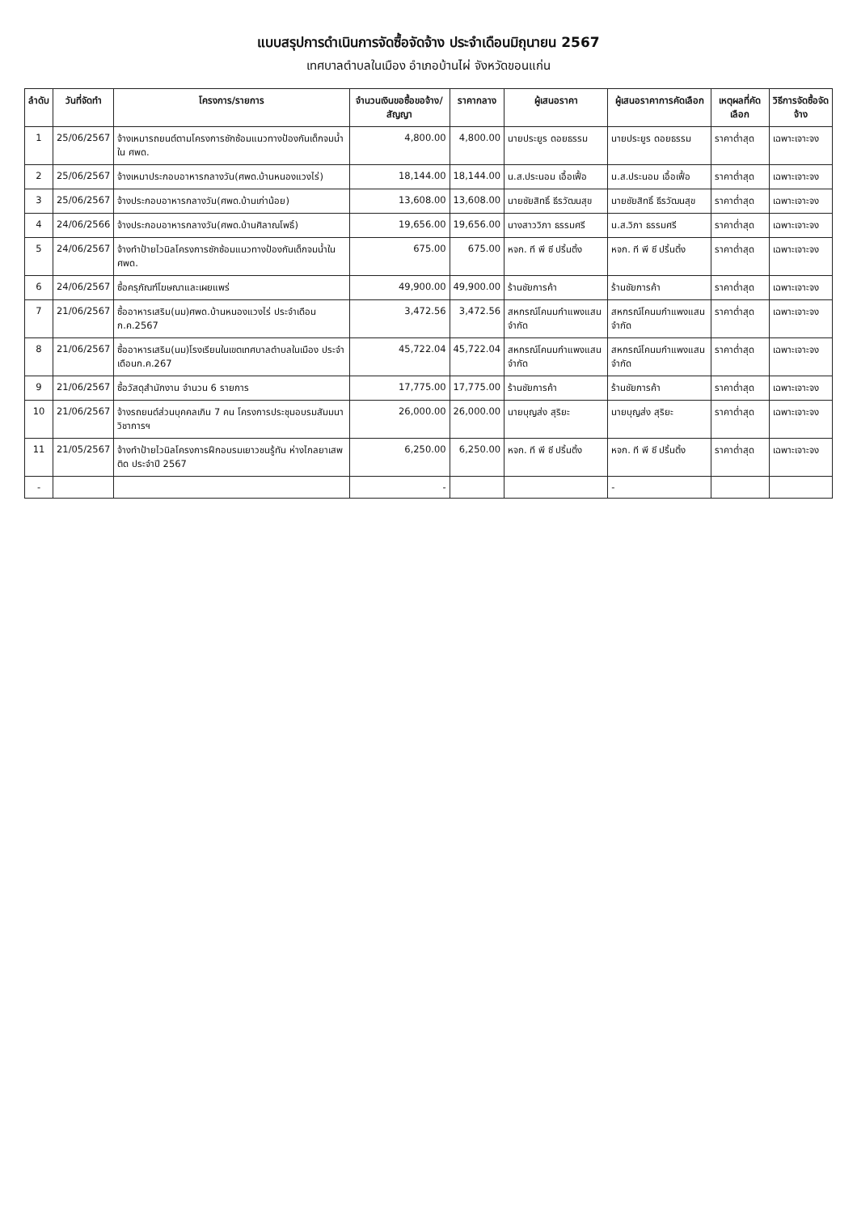แบบสรุปการดำเนินการจัดซื้อจัดจ้าง ประจำเดือนมิถุนายน 2567
เทศบาลตำบลในเมือง อำเภอบ้านไผ่ จังหวัดขอนแก่น
| ลำดับ | วันที่จัดทำ | โครงการ/รายการ | จำนวนเงินขอซื้อขอจ้าง/สัญญา | ราคากลาง | ผู้เสนอราคา | ผู้เสนอราคาการคัดเลือก | เหตุผลที่คัดเลือก | วิธีการจัดซื้อจัดจ้าง |
| --- | --- | --- | --- | --- | --- | --- | --- | --- |
| 1 | 25/06/2567 | จ้างเหมารถยนต์ตามโครงการซักซ้อมแนวทางป้องกันเด็กจมน้ำใน ศพด. | 4,800.00 | 4,800.00 | นายประยูร ดอยธรรม | นายประยูร ดอยธรรม | ราคาต่ำสุด | เฉพาะเจาะจง |
| 2 | 25/06/2567 | จ้างเหมาประกอบอาหารกลางวัน(ศพด.บ้านหนองแวงไร่) | 18,144.00 | 18,144.00 | น.ส.ประนอม เอื้อเฟื้อ | น.ส.ประนอม เอื้อเฟื้อ | ราคาต่ำสุด | เฉพาะเจาะจง |
| 3 | 25/06/2567 | จ้างประกอบอาหารกลางวัน(ศพด.บ้านเก่าน้อย) | 13,608.00 | 13,608.00 | นายชัยสิทธิ์ ธีรวัฒนสุข | นายชัยสิทธิ์ ธีรวัฒนสุข | ราคาต่ำสุด | เฉพาะเจาะจง |
| 4 | 24/06/2566 | จ้างประกอบอาหารกลางวัน(ศพด.บ้านศิลาณโพธิ์) | 19,656.00 | 19,656.00 | นางสาววิภา ธรรมศรี | น.ส.วิภา ธรรมศรี | ราคาต่ำสุด | เฉพาะเจาะจง |
| 5 | 24/06/2567 | จ้างทำป้ายไวนิลโครงการซักซ้อมแนวทางป้องกันเด็กจมน้ำใน ศพด. | 675.00 | 675.00 | หจก. ที พี ซี ปริ้นติ้ง | หจก. ที พี ซี ปริ้นติ้ง | ราคาต่ำสุด | เฉพาะเจาะจง |
| 6 | 24/06/2567 | ซื้อครุภัณฑ์โฆษณาและเผยแพร่ | 49,900.00 | 49,900.00 | ร้านชัยการค้า | ร้านชัยการค้า | ราคาต่ำสุด | เฉพาะเจาะจง |
| 7 | 21/06/2567 | ซื้ออาหารเสริม(นม)ศพด.บ้านหนองแวงไร่ ประจำเดือน ก.ค.2567 | 3,472.56 | 3,472.56 | สหกรณ์โคนมกำแพงแสน จำกัด | สหกรณ์โคนมกำแพงแสน จำกัด | ราคาต่ำสุด | เฉพาะเจาะจง |
| 8 | 21/06/2567 | ซื้ออาหารเสริม(นม)โรงเรียนในเขตเทศบาลตำบลในเมือง ประจำเดือนก.ค.267 | 45,722.04 | 45,722.04 | สหกรณ์โคนมกำแพงแสน จำกัด | สหกรณ์โคนมกำแพงแสน จำกัด | ราคาต่ำสุด | เฉพาะเจาะจง |
| 9 | 21/06/2567 | ซื้อวัสดุสำนักงาน จำนวน 6 รายการ | 17,775.00 | 17,775.00 | ร้านชัยการค้า | ร้านชัยการค้า | ราคาต่ำสุด | เฉพาะเจาะจง |
| 10 | 21/06/2567 | จ้างรถยนต์ส่วนบุคคลเกิน 7 คน โครงการประชุมอบรมสัมมนาวิชาการฯ | 26,000.00 | 26,000.00 | นายบุญส่ง สุริยะ | นายบุญส่ง สุริยะ | ราคาต่ำสุด | เฉพาะเจาะจง |
| 11 | 21/05/2567 | จ้างทำป้ายไวนิลโครงการฝึกอบรมเยาวชนรู้ทัน ห่างไกลยาเสพติด ประจำปี 2567 | 6,250.00 | 6,250.00 | หจก. ที พี ซี ปริ้นติ้ง | หจก. ที พี ซี ปริ้นติ้ง | ราคาต่ำสุด | เฉพาะเจาะจง |
| - | | | - | | | - | | |